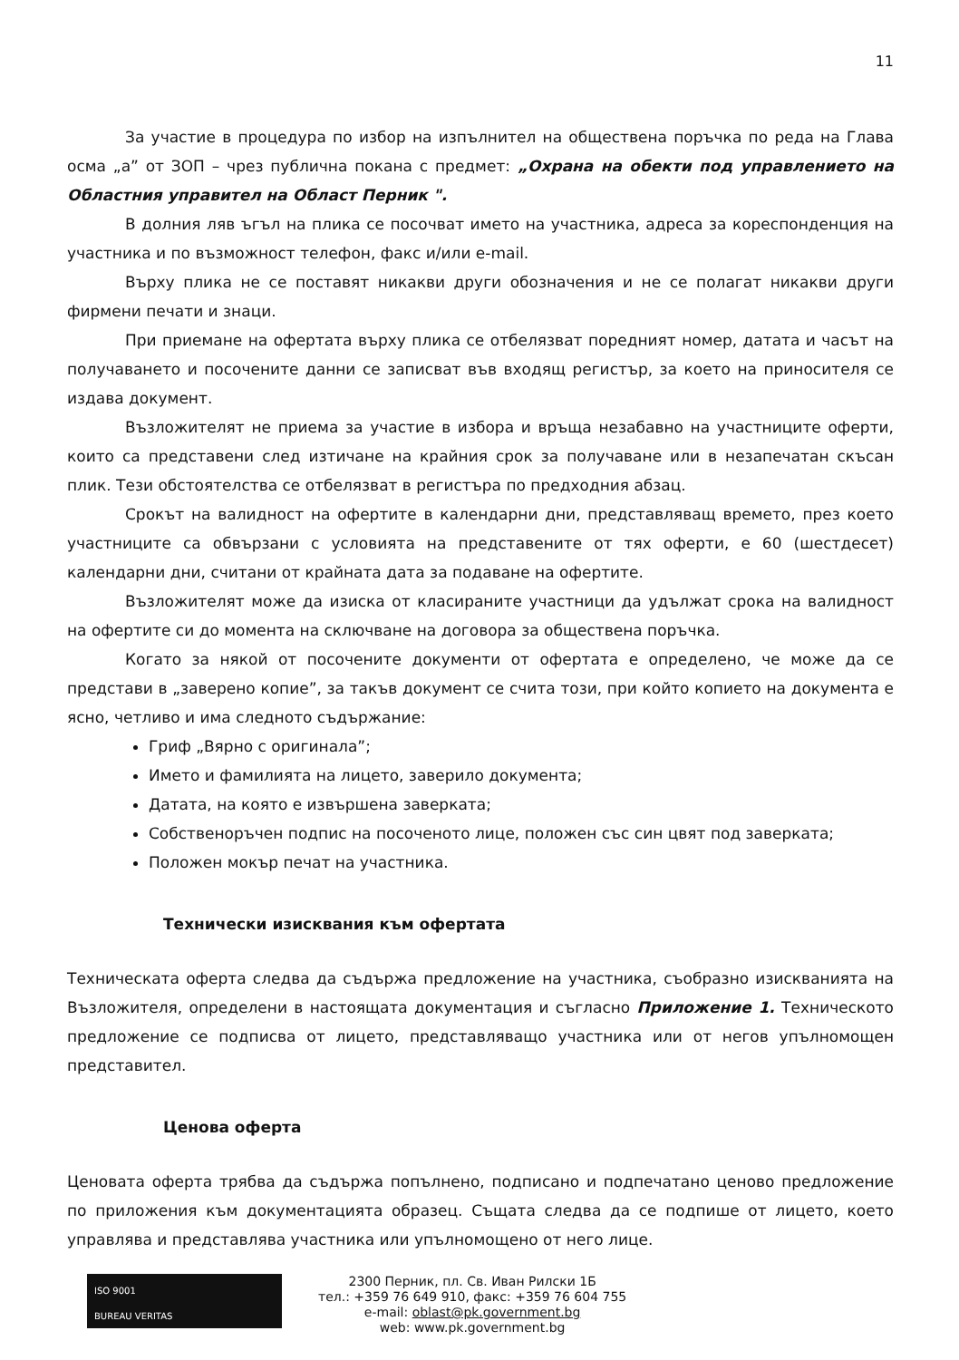11
За участие в процедура по избор на изпълнител на обществена поръчка по реда на Глава осма „а” от ЗОП – чрез публична покана с предмет: „Охрана на обекти под управлението на Областния управител на Област Перник ".
В долния ляв ъгъл на плика се посочват името на участника, адреса за кореспонденция на участника и по възможност телефон, факс и/или e-mail.
Върху плика не се поставят никакви други обозначения и не се полагат никакви други фирмени печати и знаци.
При приемане на офертата върху плика се отбелязват поредният номер, датата и часът на получаването и посочените данни се записват във входящ регистър, за което на приносителя се издава документ.
Възложителят не приема за участие в избора и връща незабавно на участниците оферти, които са представени след изтичане на крайния срок за получаване или в незапечатан скъсан плик. Тези обстоятелства се отбелязват в регистъра по предходния абзац.
Срокът на валидност на офертите в календарни дни, представляващ времето, през което участниците са обвързани с условията на представените от тях оферти, е 60 (шестдесет) календарни дни, считани от крайната дата за подаване на офертите.
Възложителят може да изиска от класираните участници да удължат срока на валидност на офертите си до момента на сключване на договора за обществена поръчка.
Когато за някой от посочените документи от офертата е определено, че може да се представи в „заверено копие”, за такъв документ се счита този, при който копието на документа е ясно, четливо и има следното съдържание:
Гриф „Вярно с оригинала”;
Името и фамилията на лицето, заверило документа;
Датата, на която е извършена заверката;
Собственоръчен подпис на посоченото лице, положен със син цвят под заверката;
Положен мокър печат на участника.
Технически изисквания към офертата
Техническата оферта следва да съдържа предложение на участника, съобразно изискванията на Възложителя, определени в настоящата документация и съгласно Приложение 1. Техническото предложение се подписва от лицето, представляващо участника или от негов упълномощен представител.
Ценова оферта
Ценовата оферта трябва да съдържа попълнено, подписано и подпечатано ценово предложение по приложения към документацията образец. Същата следва да се подпише от лицето, което управлява и представлява участника или упълномощено от него лице.
ISO 9001
BUREAU VERITAS
2300 Перник, пл. Св. Иван Рилски 1Б
тел.: +359 76 649 910, факс: +359 76 604 755
e-mail: oblast@pk.government.bg
web: www.pk.government.bg